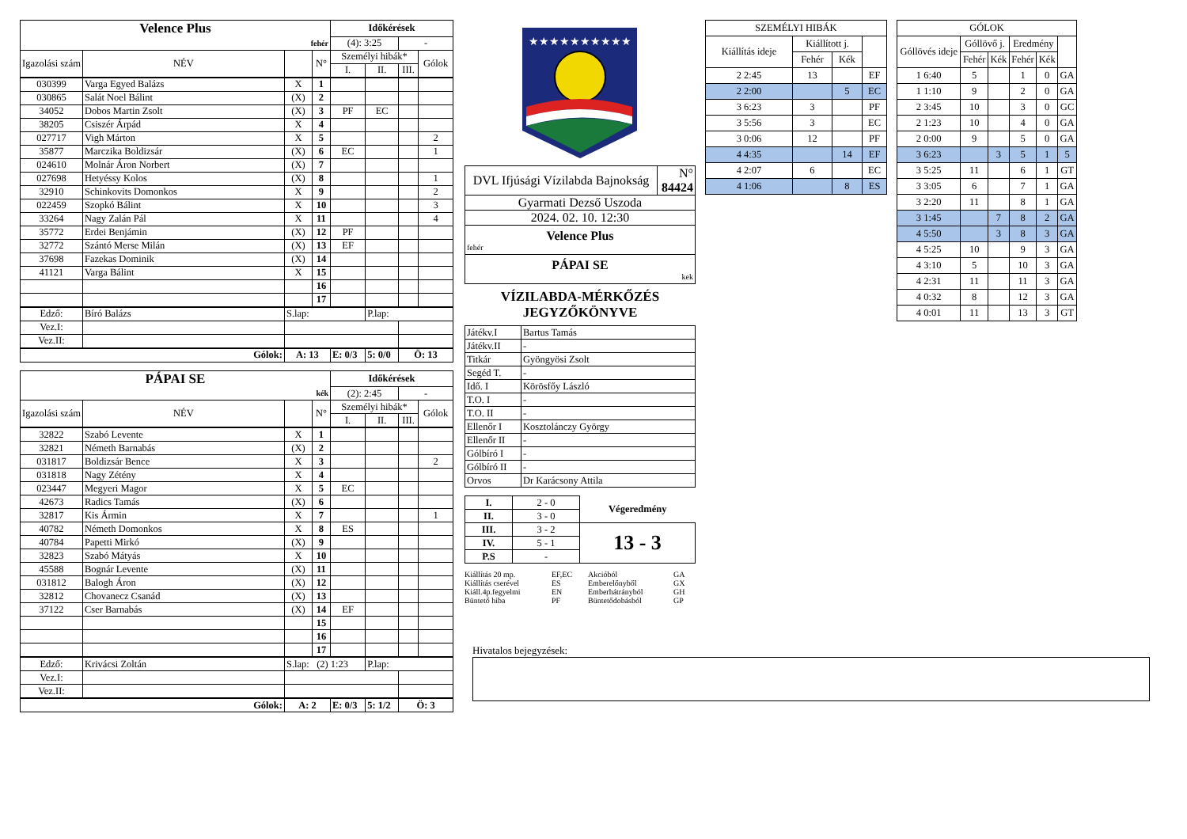| Velence Plus | | | | Időkérések | | | |
| fehér | | | | (4): 3:25 | | - | |
| Igazolási szám | NÉV | | N° | Személyi hibák* | | | Gólok |
| | | | | I. | II. | III. | |
| 030399 | Varga Egyed Balázs | X | 1 | | | | |
| 030865 | Salát Noel Bálint | (X) | 2 | | | | |
| 34052 | Dobos Martin Zsolt | (X) | 3 | PF | EC | | |
| 38205 | Csiszér Árpád | X | 4 | | | | |
| 027717 | Vigh Márton | X | 5 | | | | 2 |
| 35877 | Marczika Boldizsár | (X) | 6 | EC | | | 1 |
| 024610 | Molnár Áron Norbert | (X) | 7 | | | | |
| 027698 | Hetyéssy Kolos | (X) | 8 | | | | 1 |
| 32910 | Schinkovits Domonkos | X | 9 | | | | 2 |
| 022459 | Szopkó Bálint | X | 10 | | | | 3 |
| 33264 | Nagy Zalán Pál | X | 11 | | | | 4 |
| 35772 | Erdei Benjámin | (X) | 12 | PF | | | |
| 32772 | Szántó Merse Milán | (X) | 13 | EF | | | |
| 37698 | Fazekas Dominik | (X) | 14 | | | | |
| 41121 | Varga Bálint | X | 15 | | | | |
| | | | 16 | | | | |
| | | | 17 | | | | |
| Edző: | Bíró Balázs | S.lap: | | | P.lap: | | |
| Vez.I: | | | | | | | |
| Vez.II: | | | | | | | |
| Gólok: | | A: 13 | | E: 0/3 | 5: 0/0 | Ö: 13 | |
| PÁPAI SE | | | | Időkérések | | | |
| kék | | | | (2): 2:45 | | - | |
| Igazolási szám | NÉV | | N° | Személyi hibák* | | | Gólok |
| | | | | I. | II. | III. | |
| 32822 | Szabó Levente | X | 1 | | | | |
| 32821 | Németh Barnabás | (X) | 2 | | | | |
| 031817 | Boldizsár Bence | X | 3 | | | | 2 |
| 031818 | Nagy Zétény | X | 4 | | | | |
| 023447 | Megyeri Magor | X | 5 | EC | | | |
| 42673 | Radics Tamás | (X) | 6 | | | | |
| 32817 | Kis Ármin | X | 7 | | | | 1 |
| 40782 | Németh Domonkos | X | 8 | ES | | | |
| 40784 | Papetti Mirkó | (X) | 9 | | | | |
| 32823 | Szabó Mátyás | X | 10 | | | | |
| 45588 | Bognár Levente | (X) | 11 | | | | |
| 031812 | Balogh Áron | (X) | 12 | | | | |
| 32812 | Chovanecz Csanád | (X) | 13 | | | | |
| 37122 | Cser Barnabás | (X) | 14 | EF | | | |
| | | | 15 | | | | |
| | | | 16 | | | | |
| | | | 17 | | | | |
| Edző: | Krivácsi Zoltán | S.lap: (2) 1:23 | | | P.lap: | | |
| Vez.I: | | | | | | | |
| Vez.II: | | | | | | | |
| Gólok: | | A: 2 | | E: 0/3 | 5: 1/2 | Ö: 3 | |
★★★★★★★★★★
| DVL Ifjúsági Vízilabda Bajnokság | N° 84424 |
| Gyarmati Dezső Uszoda | |
| 2024. 02. 10. 12:30 | |
| Velence Plus fehér | |
| PÁPAI SE kek | |
VÍZILABDA-MÉRKŐZÉS
JEGYZŐKÖNYVE
| Játékv.I | Bartus Tamás |
| Játékv.II | - |
| Titkár | Gyöngyösi Zsolt |
| Segéd T. | - |
| Idő. I | Körösfőy László |
| T.O. I | - |
| T.O. II | - |
| Ellenőr I | Kosztolánczy György |
| Ellenőr II | - |
| Gólbíró I | - |
| Gólbíró II | - |
| Orvos | Dr Karácsony Attila |
| I. | 2 - 0 | Végeredmény |
| II. | 3 - 0 | |
| III. | 3 - 2 | 13 - 3 |
| IV. | 5 - 1 | |
| P.S | - | |
Kiállítás 20 mp. EF,EC Akcióból GA Kiállítás cserével ES Emberelőnyből GX Kiáll.4p.fegyelmi EN Emberhátrányból GH Büntető hiba PF Büntetődobásból GP
| SZEMÉLYI HIBÁK | | | |
| Kiállítás ideje | Kiállított j. | | |
| | Fehér | Kék | |
| 2 2:45 | 13 | | EF |
| 2 2:00 | | 5 | EC |
| 3 6:23 | 3 | | PF |
| 3 5:56 | 3 | | EC |
| 3 0:06 | 12 | | PF |
| 4 4:35 | | 14 | EF |
| 4 2:07 | 6 | | EC |
| 4 1:06 | | 8 | ES |
| GÓLOK | | | | | |
| Góllövés ideje | Góllövő j. | | Eredmény | | |
| | Fehér | Kék | Fehér | Kék | |
| 1 6:40 | 5 | | 1 | 0 | GA |
| 1 1:10 | 9 | | 2 | 0 | GA |
| 2 3:45 | 10 | | 3 | 0 | GC |
| 2 1:23 | 10 | | 4 | 0 | GA |
| 2 0:00 | 9 | | 5 | 0 | GA |
| 3 6:23 | | 3 | 5 | 1 | 5 |
| 3 5:25 | 11 | | 6 | 1 | GT |
| 3 3:05 | 6 | | 7 | 1 | GA |
| 3 2:20 | 11 | | 8 | 1 | GA |
| 3 1:45 | | 7 | 8 | 2 | GA |
| 4 5:50 | | 3 | 8 | 3 | GA |
| 4 5:25 | 10 | | 9 | 3 | GA |
| 4 3:10 | 5 | | 10 | 3 | GA |
| 4 2:31 | 11 | | 11 | 3 | GA |
| 4 0:32 | 8 | | 12 | 3 | GA |
| 4 0:01 | 11 | | 13 | 3 | GT |
Hivatalos bejegyzések: